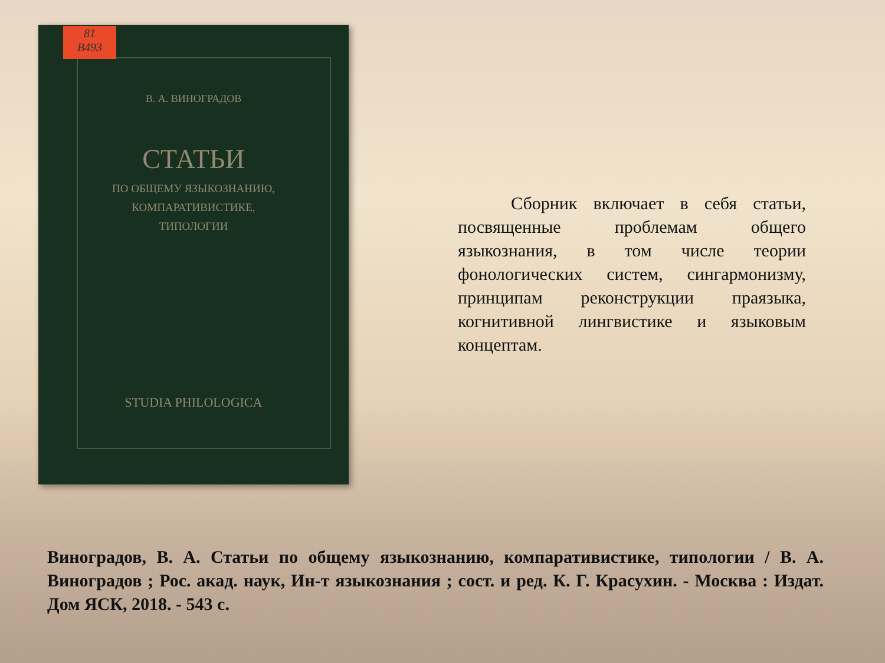81
В493
В. А. ВИНОГРАДОВ
СТАТЬИ
ПО ОБЩЕМУ ЯЗЫКОЗНАНИЮ,
КОМПАРАТИВИСТИКЕ,
ТИПОЛОГИИ
STUDIA PHILOLOGICA
   Сборник включает в себя статьи, посвященные проблемам общего языкознания, в том числе теории фонологических систем, сингармонизму, принципам реконструкции праязыка, когнитивной лингвистике и языковым концептам.
Виноградов, В. А. Статьи по общему языкознанию, компаративистике, типологии / В. А. Виноградов ; Рос. акад. наук, Ин-т языкознания ; сост. и ред. К. Г. Красухин. - Москва : Издат. Дом ЯСК, 2018. - 543 с.